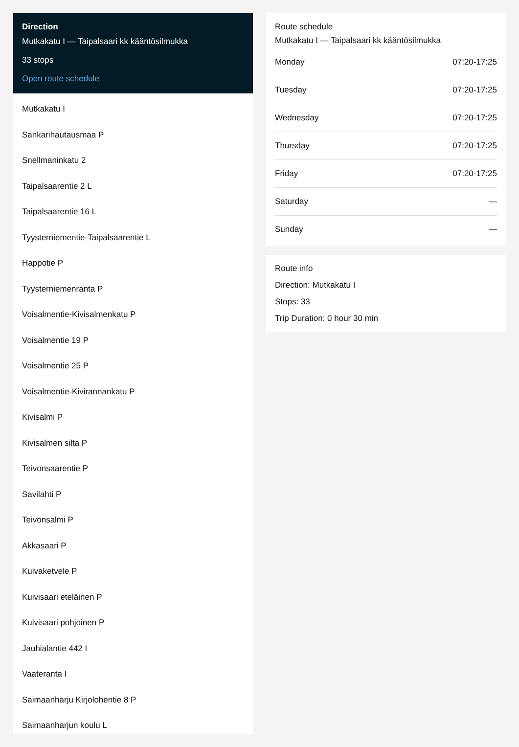Direction
Mutkakatu I — Taipalsaari kk kääntösilmukka
33 stops
Open route schedule
Mutkakatu I
Sankarihautausmaa P
Snellmaninkatu 2
Taipalsaarentie 2 L
Taipalsaarentie 16 L
Tyysterniementie-Taipalsaarentie L
Happotie P
Tyysterniemenranta P
Voisalmentie-Kivisalmenkatu P
Voisalmentie 19 P
Voisalmentie 25 P
Voisalmentie-Kivirannankatu P
Kivisalmi P
Kivisalmen silta P
Teivonsaarentie P
Savilahti P
Teivonsalmi P
Akkasaari P
Kuivaketvele P
Kuivisaari eteläinen P
Kuivisaari pohjoinen P
Jauhialantie 442 I
Vaateranta I
Saimaanharju Kirjolohentie 8 P
Saimaanharjun koulu L
Route schedule
Mutkakatu I — Taipalsaari kk kääntösilmukka
| Monday | 07:20-17:25 |
| Tuesday | 07:20-17:25 |
| Wednesday | 07:20-17:25 |
| Thursday | 07:20-17:25 |
| Friday | 07:20-17:25 |
| Saturday | — |
| Sunday | — |
Route info
Direction: Mutkakatu I
Stops: 33
Trip Duration: 0 hour 30 min